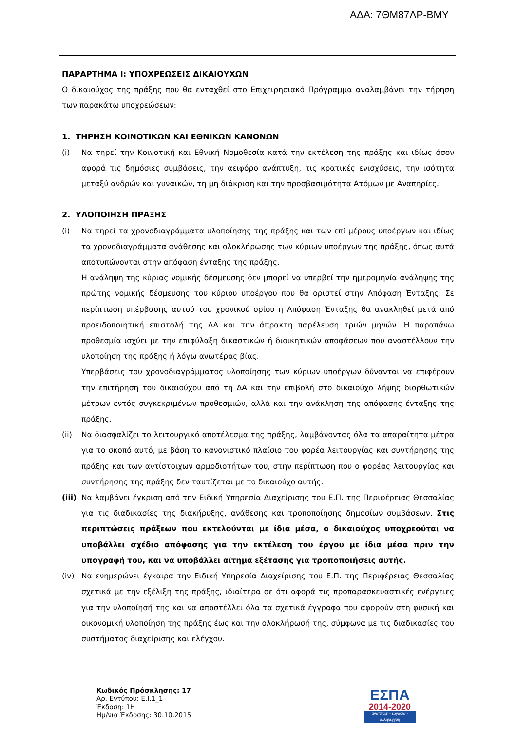ΑΔΑ: 7ΘΜ87ΛΡ-ΒΜΥ
ΠΑΡΑΡΤΗΜΑ Ι: ΥΠΟΧΡΕΩΣΕΙΣ ΔΙΚΑΙΟΥΧΩΝ
Ο δικαιούχος της πράξης που θα ενταχθεί στο Επιχειρησιακό Πρόγραμμα αναλαμβάνει την τήρηση των παρακάτω υποχρεώσεων:
1. ΤΗΡΗΣΗ ΚΟΙΝΟΤΙΚΩΝ ΚΑΙ ΕΘΝΙΚΩΝ ΚΑΝΟΝΩΝ
(i) Να τηρεί την Κοινοτική και Εθνική Νομοθεσία κατά την εκτέλεση της πράξης και ιδίως όσον αφορά τις δημόσιες συμβάσεις, την αειφόρο ανάπτυξη, τις κρατικές ενισχύσεις, την ισότητα μεταξύ ανδρών και γυναικών, τη μη διάκριση και την προσβασιμότητα Ατόμων με Αναπηρίες.
2. ΥΛΟΠΟΙΗΣΗ ΠΡΑΞΗΣ
(i) Να τηρεί τα χρονοδιαγράμματα υλοποίησης της πράξης και των επί μέρους υποέργων και ιδίως τα χρονοδιαγράμματα ανάθεσης και ολοκλήρωσης των κύριων υποέργων της πράξης, όπως αυτά αποτυπώνονται στην απόφαση ένταξης της πράξης.
Η ανάληψη της κύριας νομικής δέσμευσης δεν μπορεί να υπερβεί την ημερομηνία ανάληψης της πρώτης νομικής δέσμευσης του κύριου υποέργου που θα οριστεί στην Απόφαση Ένταξης. Σε περίπτωση υπέρβασης αυτού του χρονικού ορίου η Απόφαση Ένταξης θα ανακληθεί μετά από προειδοποιητική επιστολή της ΔΑ και την άπρακτη παρέλευση τριών μηνών. Η παραπάνω προθεσμία ισχύει με την επιφύλαξη δικαστικών ή διοικητικών αποφάσεων που αναστέλλουν την υλοποίηση της πράξης ή λόγω ανωτέρας βίας.
Υπερβάσεις του χρονοδιαγράμματος υλοποίησης των κύριων υποέργων δύνανται να επιφέρουν την επιτήρηση του δικαιούχου από τη ΔΑ και την επιβολή στο δικαιούχο λήψης διορθωτικών μέτρων εντός συγκεκριμένων προθεσμιών, αλλά και την ανάκληση της απόφασης ένταξης της πράξης.
(ii) Να διασφαλίζει το λειτουργικό αποτέλεσμα της πράξης, λαμβάνοντας όλα τα απαραίτητα μέτρα για το σκοπό αυτό, με βάση το κανονιστικό πλαίσιο του φορέα λειτουργίας και συντήρησης της πράξης και των αντίστοιχων αρμοδιοτήτων του, στην περίπτωση που ο φορέας λειτουργίας και συντήρησης της πράξης δεν ταυτίζεται με το δικαιούχο αυτής.
(iii)
Να λαμβάνει έγκριση από την Ειδική Υπηρεσία Διαχείρισης του Ε.Π. της Περιφέρειας Θεσσαλίας για τις διαδικασίες της διακήρυξης, ανάθεσης και τροποποίησης δημοσίων συμβάσεων. Στις περιπτώσεις πράξεων που εκτελούνται με ίδια μέσα, ο δικαιούχος υποχρεούται να υποβάλλει σχέδιο απόφασης για την εκτέλεση του έργου με ίδια μέσα πριν την υπογραφή του, και να υποβάλλει αίτημα εξέτασης για τροποποιήσεις αυτής.
(iv) Να ενημερώνει έγκαιρα την Ειδική Υπηρεσία Διαχείρισης του Ε.Π. της Περιφέρειας Θεσσαλίας σχετικά με την εξέλιξη της πράξης, ιδιαίτερα σε ότι αφορά τις προπαρασκευαστικές ενέργειες για την υλοποίησή της και να αποστέλλει όλα τα σχετικά έγγραφα που αφορούν στη φυσική και οικονομική υλοποίηση της πράξης έως και την ολοκλήρωσή της, σύμφωνα με τις διαδικασίες του συστήματος διαχείρισης και ελέγχου.
Κωδικός Πρόσκλησης: 17
Αρ. Εντύπου: Ε.Ι.1_1
Έκδοση: 1Η
Ημ/νια Έκδοσης: 30.10.2015
ΕΣΠΑ
2014-2020
ανάπτυξη - εργασία - αλληλεγγύη